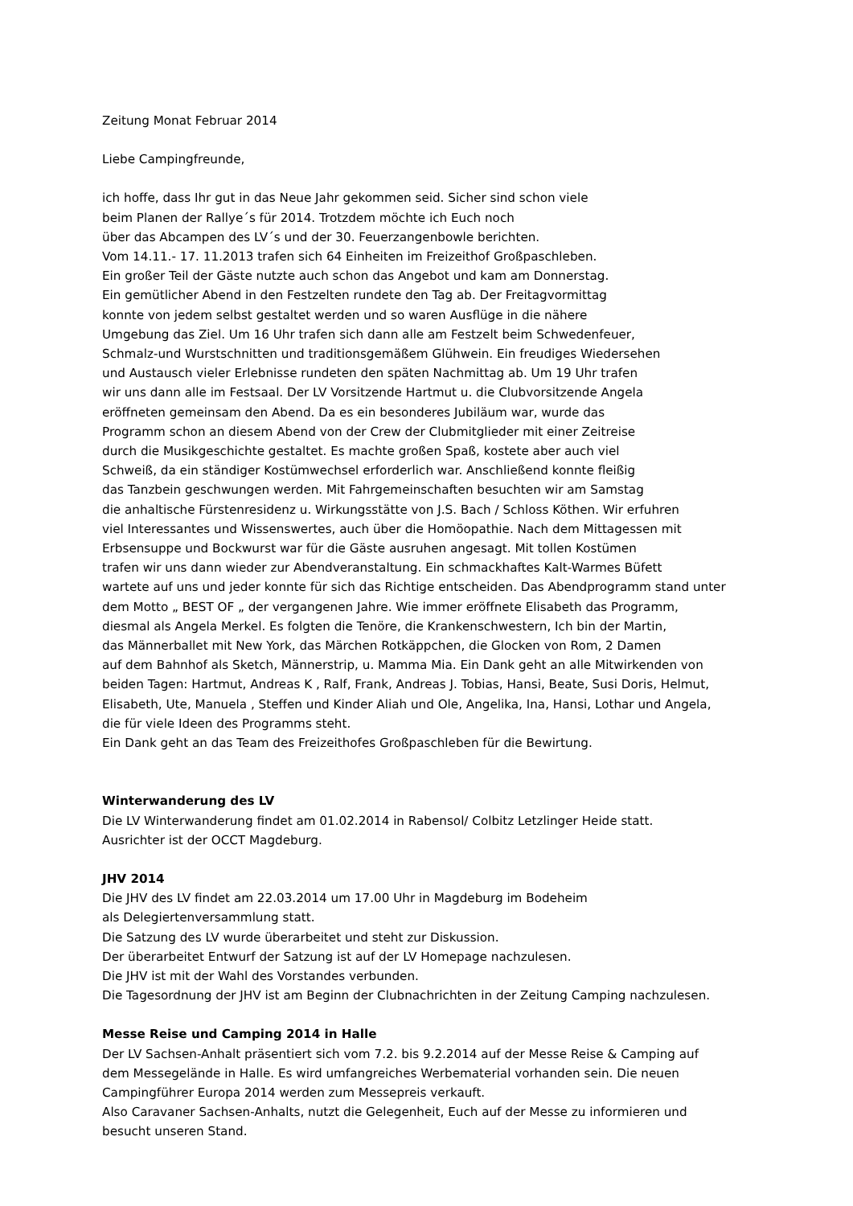Zeitung Monat Februar 2014
Liebe Campingfreunde,
ich hoffe, dass Ihr gut in das Neue Jahr gekommen seid. Sicher sind schon viele
beim Planen der Rallye´s für 2014. Trotzdem möchte ich Euch noch
über das Abcampen des LV´s und der 30. Feuerzangenbowle berichten.
Vom 14.11.- 17. 11.2013 trafen sich 64 Einheiten im Freizeithof Großpaschleben.
Ein großer Teil der Gäste nutzte auch schon das Angebot und kam am Donnerstag.
Ein gemütlicher Abend in den Festzelten rundete den Tag ab. Der Freitagvormittag
konnte von jedem selbst gestaltet werden und so waren Ausflüge in die nähere
Umgebung das Ziel. Um 16 Uhr trafen sich dann alle am Festzelt beim Schwedenfeuer,
Schmalz-und Wurstschnitten und traditionsgemäßem Glühwein. Ein freudiges Wiedersehen
und Austausch vieler Erlebnisse rundeten den späten Nachmittag ab. Um 19 Uhr trafen
wir uns dann alle im Festsaal. Der LV Vorsitzende Hartmut u. die Clubvorsitzende Angela
eröffneten gemeinsam den Abend. Da es ein besonderes Jubiläum war, wurde das
Programm schon an diesem Abend von der Crew der Clubmitglieder mit einer Zeitreise
durch die Musikgeschichte gestaltet. Es machte großen Spaß, kostete aber auch viel
Schweiß, da ein ständiger Kostümwechsel erforderlich war. Anschließend konnte fleißig
das Tanzbein geschwungen werden. Mit Fahrgemeinschaften besuchten wir am Samstag
die anhaltische Fürstenresidenz u. Wirkungsstätte von J.S. Bach / Schloss Köthen. Wir erfuhren
viel Interessantes und Wissenswertes, auch über die Homöopathie. Nach dem Mittagessen mit
Erbsensuppe und Bockwurst war für die Gäste ausruhen angesagt. Mit tollen Kostümen
trafen wir uns dann wieder zur Abendveranstaltung. Ein schmackhaftes Kalt-Warmes Büfett
wartete auf uns und jeder konnte für sich das Richtige entscheiden. Das Abendprogramm stand unter
dem Motto „ BEST OF „ der vergangenen Jahre. Wie immer eröffnete Elisabeth das Programm,
diesmal als Angela Merkel. Es folgten die Tenöre, die Krankenschwestern, Ich bin der Martin,
das Männerballet mit New York, das Märchen Rotkäppchen, die Glocken von Rom, 2 Damen
auf dem Bahnhof als Sketch, Männerstrip, u. Mamma Mia. Ein Dank geht an alle Mitwirkenden von
beiden Tagen: Hartmut, Andreas K , Ralf, Frank, Andreas J. Tobias, Hansi, Beate, Susi Doris, Helmut,
Elisabeth, Ute, Manuela , Steffen und Kinder Aliah und Ole, Angelika, Ina, Hansi, Lothar und Angela,
die für viele Ideen des Programms steht.
Ein Dank geht an das Team des Freizeithofes Großpaschleben für die Bewirtung.
Winterwanderung des LV
Die LV Winterwanderung findet am 01.02.2014 in Rabensol/ Colbitz Letzlinger Heide statt.
Ausrichter ist der OCCT Magdeburg.
JHV 2014
Die JHV des LV findet am 22.03.2014 um 17.00 Uhr in Magdeburg im Bodeheim
als Delegiertenversammlung statt.
Die Satzung des LV wurde überarbeitet und steht zur Diskussion.
Der überarbeitet Entwurf der Satzung ist auf der LV Homepage nachzulesen.
Die JHV ist mit der Wahl des Vorstandes verbunden.
Die Tagesordnung der JHV ist am Beginn der Clubnachrichten in der Zeitung Camping nachzulesen.
Messe Reise und Camping 2014 in Halle
Der LV Sachsen-Anhalt präsentiert sich vom 7.2. bis 9.2.2014 auf der Messe Reise & Camping auf
dem Messegelände in Halle. Es wird umfangreiches Werbematerial vorhanden sein. Die neuen
Campingführer Europa 2014 werden zum Messepreis verkauft.
Also Caravaner Sachsen-Anhalts, nutzt die Gelegenheit, Euch auf der Messe zu informieren und
besucht unseren Stand.